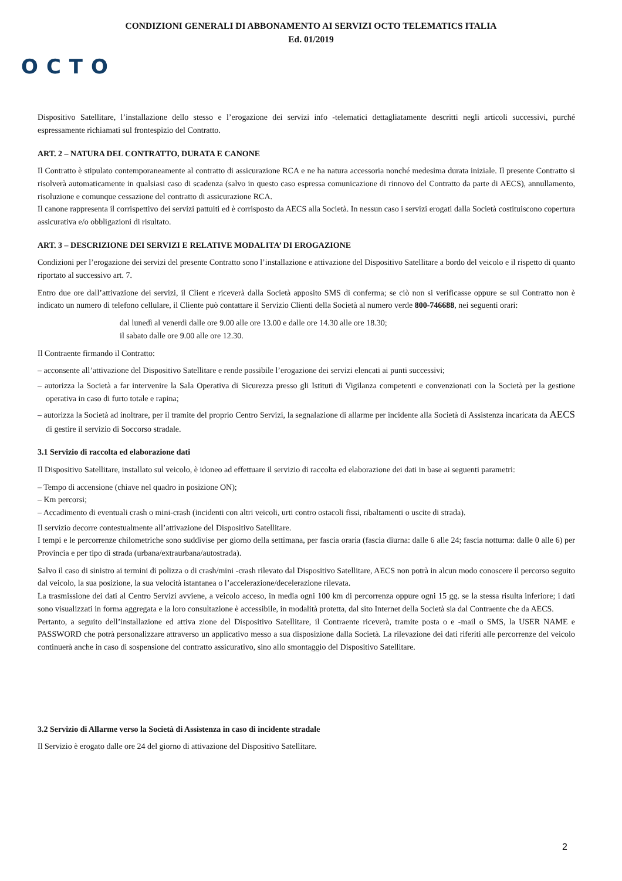CONDIZIONI GENERALI DI ABBONAMENTO AI SERVIZI OCTO TELEMATICS ITALIA
Ed. 01/2019
OCTO
Dispositivo Satellitare, l’installazione dello stesso e l’erogazione dei servizi info -telematici dettagliatamente descritti negli articoli successivi, purché espressamente richiamati sul frontespizio del Contratto.
ART. 2 – NATURA DEL CONTRATTO, DURATA E CANONE
Il Contratto è stipulato contemporaneamente al contratto di assicurazione RCA e ne ha natura accessoria nonché medesima durata iniziale. Il presente Contratto si risolverà automaticamente in qualsiasi caso di scadenza (salvo in questo caso espressa comunicazione di rinnovo del Contratto da parte di AECS), annullamento, risoluzione e comunque cessazione del contratto di assicurazione RCA.
Il canone rappresenta il corrispettivo dei servizi pattuiti ed è corrisposto da AECS alla Società. In nessun caso i servizi erogati dalla Società costituiscono copertura assicurativa e/o obbligazioni di risultato.
ART. 3 – DESCRIZIONE DEI SERVIZI E RELATIVE MODALITA’ DI EROGAZIONE
Condizioni per l’erogazione dei servizi del presente Contratto sono l’installazione e attivazione del Dispositivo Satellitare a bordo del veicolo e il rispetto di quanto riportato al successivo art. 7.
Entro due ore dall’attivazione dei servizi, il Client e riceverà dalla Società apposito SMS di conferma; se ciò non si verificasse oppure se sul Contratto non è indicato un numero di telefono cellulare, il Cliente può contattare il Servizio Clienti della Società al numero verde 800-746688, nei seguenti orari:
dal lunedì al venerdì dalle ore 9.00 alle ore 13.00 e dalle ore 14.30 alle ore 18.30;
il sabato dalle ore 9.00 alle ore 12.30.
Il Contraente firmando il Contratto:
– acconsente all’attivazione del Dispositivo Satellitare e rende possibile l’erogazione dei servizi elencati ai punti successivi;
– autorizza la Società a far intervenire la Sala Operativa di Sicurezza presso gli Istituti di Vigilanza competenti e convenzionati con la Società per la gestione operativa in caso di furto totale e rapina;
– autorizza la Società ad inoltrare, per il tramite del proprio Centro Servizi, la segnalazione di allarme per incidente alla Società di Assistenza incaricata da AECS di gestire il servizio di Soccorso stradale.
3.1 Servizio di raccolta ed elaborazione dati
Il Dispositivo Satellitare, installato sul veicolo, è idoneo ad effettuare il servizio di raccolta ed elaborazione dei dati in base ai seguenti parametri:
– Tempo di accensione (chiave nel quadro in posizione ON);
– Km percorsi;
– Accadimento di eventuali crash o mini-crash (incidenti con altri veicoli, urti contro ostacoli fissi, ribaltamenti o uscite di strada).
Il servizio decorre contestualmente all’attivazione del Dispositivo Satellitare.
I tempi e le percorrenze chilometriche sono suddivise per giorno della settimana, per fascia oraria (fascia diurna: dalle 6 alle 24; fascia notturna: dalle 0 alle 6) per Provincia e per tipo di strada (urbana/extraurbana/autostrada).
Salvo il caso di sinistro ai termini di polizza o di crash/mini -crash rilevato dal Dispositivo Satellitare, AECS non potrà in alcun modo conoscere il percorso seguito dal veicolo, la sua posizione, la sua velocità istantanea o l’accelerazione/decelerazione rilevata.
La trasmissione dei dati al Centro Servizi avviene, a veicolo acceso, in media ogni 100 km di percorrenza oppure ogni 15 gg. se la stessa risulta inferiore; i dati sono visualizzati in forma aggregata e la loro consultazione è accessibile, in modalità protetta, dal sito Internet della Società sia dal Contraente che da AECS.
Pertanto, a seguito dell’installazione ed attiva zione del Dispositivo Satellitare, il Contraente riceverà, tramite posta o e -mail o SMS, la USER NAME e PASSWORD che potrà personalizzare attraverso un applicativo messo a sua disposizione dalla Società. La rilevazione dei dati riferiti alle percorrenze del veicolo continuerà anche in caso di sospensione del contratto assicurativo, sino allo smontaggio del Dispositivo Satellitare.
3.2 Servizio di Allarme verso la Società di Assistenza in caso di incidente stradale
Il Servizio è erogato dalle ore 24 del giorno di attivazione del Dispositivo Satellitare.
2